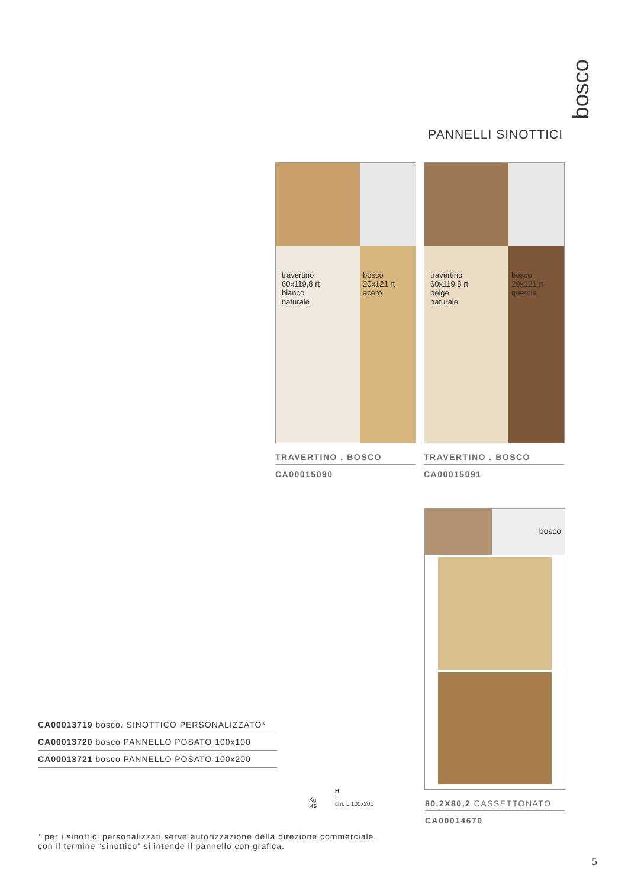PANNELLI SINOTTICI
bosco
travertino
60x119,8 rt
bianco
naturale
bosco
20x121 rt
acero
travertino
60x119,8 rt
beige
naturale
bosco
20x121 rt
quercia
TRAVERTINO . BOSCO
CA00015090
TRAVERTINO . BOSCO
CA00015091
bosco
80,2X80,2 CASSETTONATO
CA00014670
CA00013719 bosco. SINOTTICO PERSONALIZZATO*
CA00013720 bosco PANNELLO POSATO 100x100
CA00013721 bosco PANNELLO POSATO 100x200
Kg.
45
H
L
cm. L 100x200
* per i sinottici personalizzati serve autorizzazione della direzione commerciale.
con il termine “sinottico” si intende il pannello con grafica.
5